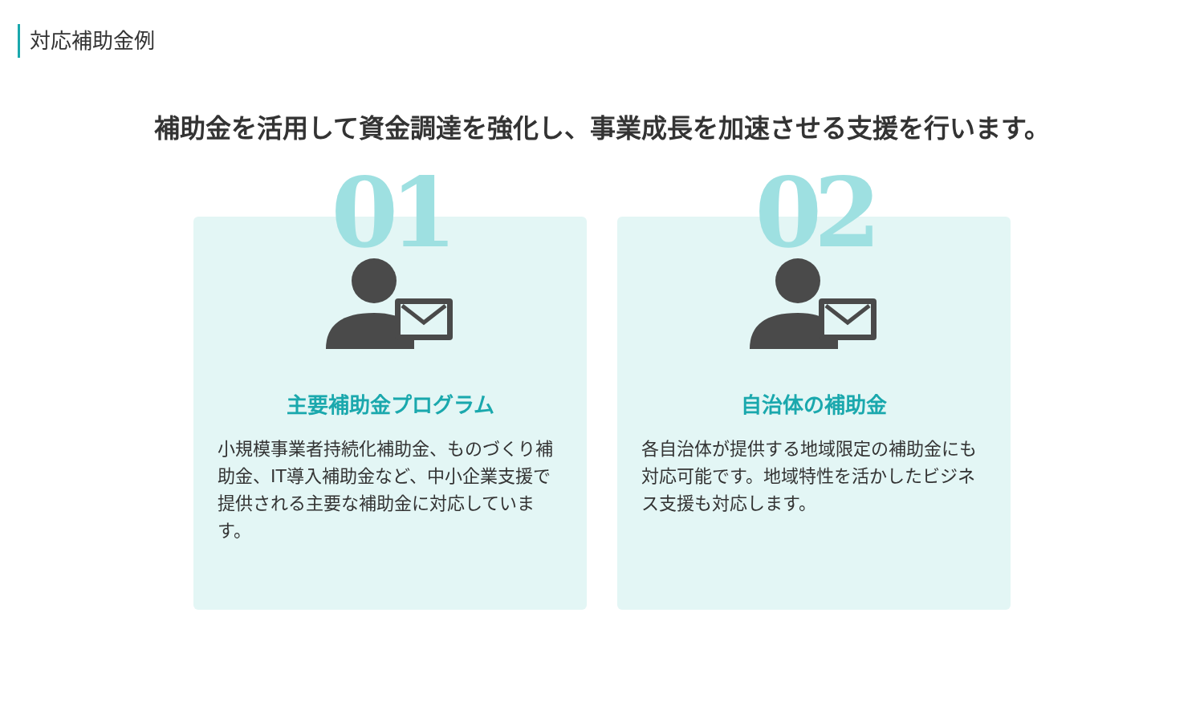対応補助金例
補助金を活用して資金調達を強化し、事業成長を加速させる支援を行います。
01
主要補助金プログラム
小規模事業者持続化補助金、ものづくり補助金、IT導入補助金など、中小企業支援で提供される主要な補助金に対応しています。
02
自治体の補助金
各自治体が提供する地域限定の補助金にも対応可能です。地域特性を活かしたビジネス支援も対応します。